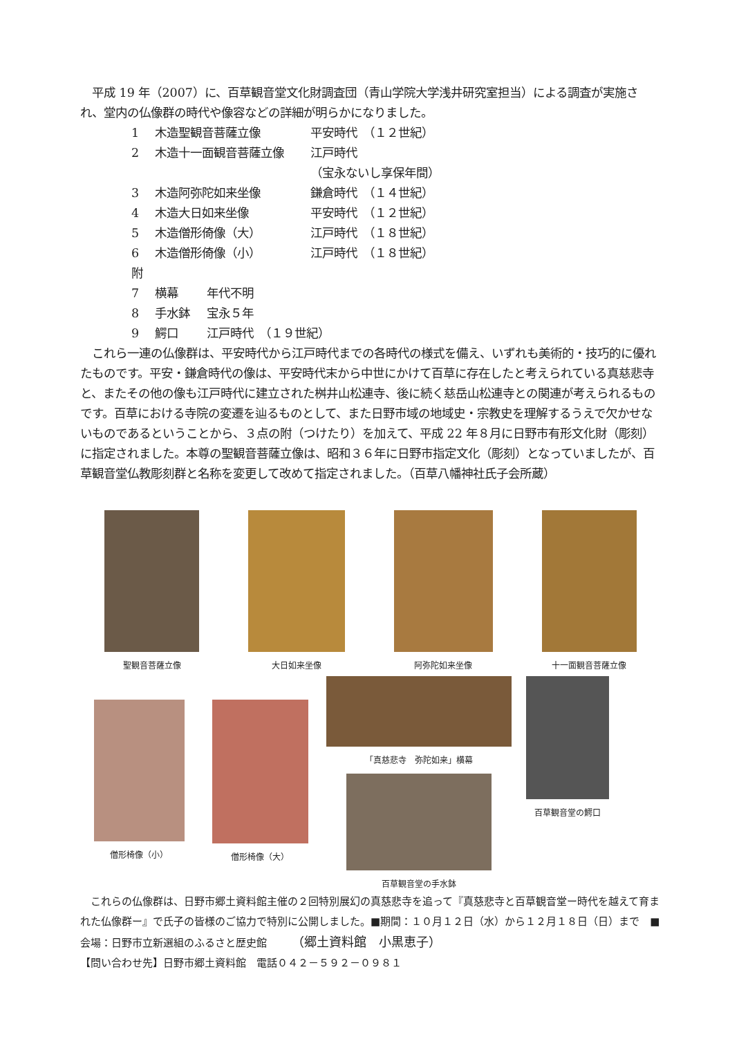平成 19 年（2007）に、百草観音堂文化財調査団（青山学院大学浅井研究室担当）による調査が実施され、堂内の仏像群の時代や像容などの詳細が明らかになりました。
1 木造聖観音菩薩立像 平安時代　（１２世紀）
2 木造十一面観音菩薩立像 江戸時代
（宝永ないし享保年間）
3 木造阿弥陀如来坐像 鎌倉時代　（１４世紀）
4 木造大日如来坐像 平安時代　（１２世紀）
5 木造僧形倚像（大） 江戸時代　（１８世紀）
6 木造僧形倚像（小） 江戸時代　（１８世紀）
附
7 横幕 年代不明
8 手水鉢 宝永５年
9 鰐口 江戸時代　（１９世紀）
　これら一連の仏像群は、平安時代から江戸時代までの各時代の様式を備え、いずれも美術的・技巧的に優れたものです。平安・鎌倉時代の像は、平安時代末から中世にかけて百草に存在したと考えられている真慈悲寺と、またその他の像も江戸時代に建立された桝井山松連寺、後に続く慈岳山松連寺との関連が考えられるものです。百草における寺院の変遷を辿るものとして、また日野市域の地域史・宗教史を理解するうえで欠かせないものであるということから、３点の附（つけたり）を加えて、平成 22 年８月に日野市有形文化財（彫刻）に指定されました。本尊の聖観音菩薩立像は、昭和３６年に日野市指定文化（彫刻）となっていましたが、百草観音堂仏教彫刻群と名称を変更して改めて指定されました。（百草八幡神社氏子会所蔵）
聖観音菩薩立像 大日如来坐像 阿弥陀如来坐像 十一面観音菩薩立像
僧形椅像（小） 僧形椅像（大）
「真慈悲寺　弥陀如来」横幕
百草観音堂の手水鉢
百草観音堂の鰐口
　これらの仏像群は、日野市郷土資料館主催の２回特別展幻の真慈悲寺を追って『真慈悲寺と百草観音堂ー時代を越えて育まれた仏像群ー』で氏子の皆様のご協力で特別に公開しました。■期間：１０月１２日（水）から１２月１８日（日）まで　■会場：日野市立新選組のふるさと歴史館　　　（郷土資料館　小黒恵子）
【問い合わせ先】日野市郷土資料館　電話０４２－５９２－０９８１